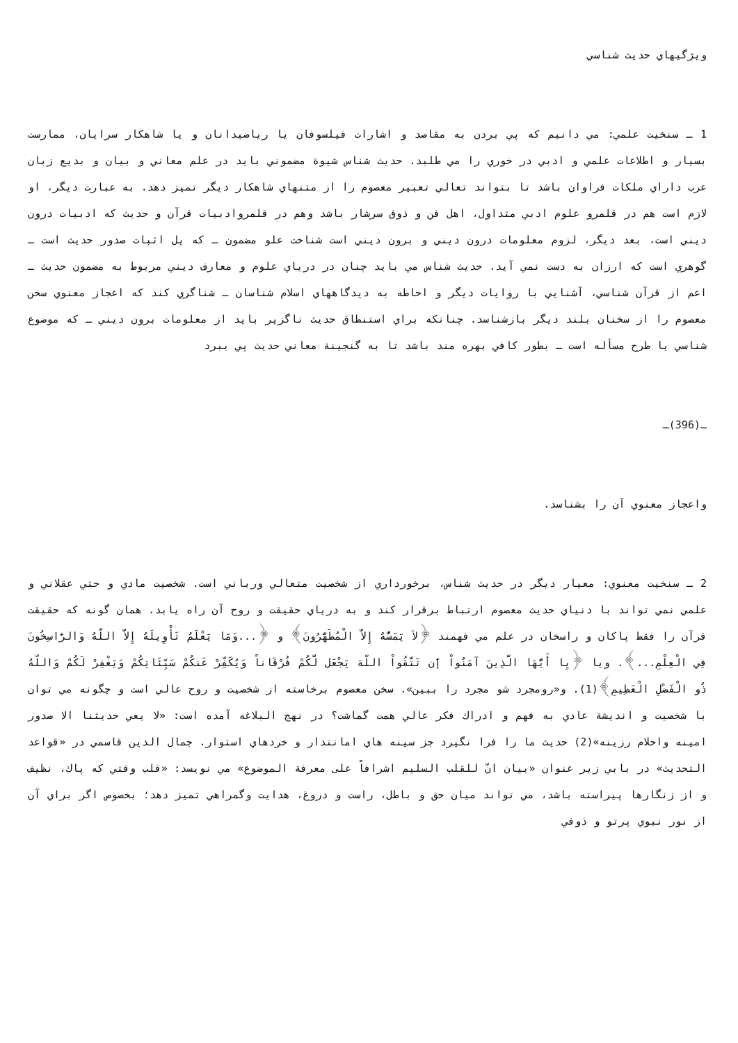ويژگيهاي حديث شناسي
1 ـ سنخيت علمي: مي دانيم كه پي بردن به مقاصد و اشارات فيلسوفان يا رياضيدانان و يا شاهكار سرايان، ممارست بسيار و اطلاعات علمي و ادبي در خوري را مي طلبد. حديث شناس شيوة مضموني بايد در علم معاني و بيان و بديع زبان عرب داراي ملكات فراوان باشد تا بتواند تعالي تعبير معصوم را از متنهاي شاهكار ديگر تميز دهد. به عبارت ديگر، او لازم است هم در قلمرو علوم ادبي متداول، اهل فن و ذوق سرشار باشد وهم در قلمروادبيات قرآن و حديث كه ادبيات درون ديني است، بعد ديگر، لزوم معلومات درون ديني و برون ديني است شناخت علو مضمون ـ كه پل اثبات صدور حديث است ـ گوهري است كه ارزان به دست نمي آيد. حديث شناس مي بايد چنان در درياي علوم و معارف ديني مربوط به مضمون حديث ـ اعم از قرآن شناسي، آشنايي با روايات ديگر و احاطه به ديدگاههاي اسلام شناسان ـ شناگري كند كه اعجاز معنوي سخن معصوم را از سخنان بلند ديگر بازشناسد. چنانكه براي استنطاق حديث ناگزير بايد از معلومات برون ديني ـ كه موضوع شناسي يا طرح مسأله است ـ بطور كافي بهره مند باشد تا به گنجينة معاني حديث پي ببرد
ـ(396)ـ
واعجاز معنوي آن را بشناسد.
2 ـ سنخيت معنوي: معيار ديگر در حديث شناس، برخورداري از شخصيت متعالي ورباني است. شخصيت مادي و حتي عقلاني و علمي نمي تواند با دنياي حديث معصوم ارتباط برقرار كند و به درياي حقيقت و روح آن راه يابد. همان گونه كه حقيقت قرآن را فقط پاكان و راسخان در علم مي فهمند ﴿لاَ يَمَسُّهُ إِلاَّ الْمُطَهَّرُونَ﴾ و ﴿...وَمَا يَعْلَمُ تَأْوِيلَهُ إِلاَّ اللّهُ وَالرَّاسِخُونَ فِي الْعِلْمِ...﴾. ويا ﴿يِا أَيُّهَا الَّذِينَ آمَنُواْ إَن تَتَّقُواْ اللّهَ يَجْعَل لَّكُمْ فُرْقَاناً وَيُكَفِّرْ عَنكُمْ سَيِّئَاتِكُمْ وَيَغْفِرْ لَكُمْ وَاللّهُ ذُو الْفَضْلِ الْعَظِيمِ﴾(1). و«رومجرد شو مجرد را ببين». سخن معصوم برخاسته از شخصيت و روح عالي است و چگونه مي توان با شخصيت و انديشة عادي به فهم و ادراك فكر عالي همت گماشت؟ در نهج البلاغه آمده است: «لا يعي حديثنا الا صدور امينه واحلام رزينه»(2) حديث ما را فرا نگيرد جز سينه هاي امانتدار و خردهاي استوار. جمال الدين قاسمي در «قواعد التحديث» در بابي زير عنوان «بيان انّ للقلب السليم اشرافاً على معرفة الموضوع» مي نويسد: «قلب وقتي كه پاك، نظيف و از زنگارها پيراسته باشد، مي تواند ميان حق و باطل، راست و دروغ، هدايت وگمراهي تميز دهد؛ بخصوص اگر براي آن از نور نبوي پرتو و ذوقي